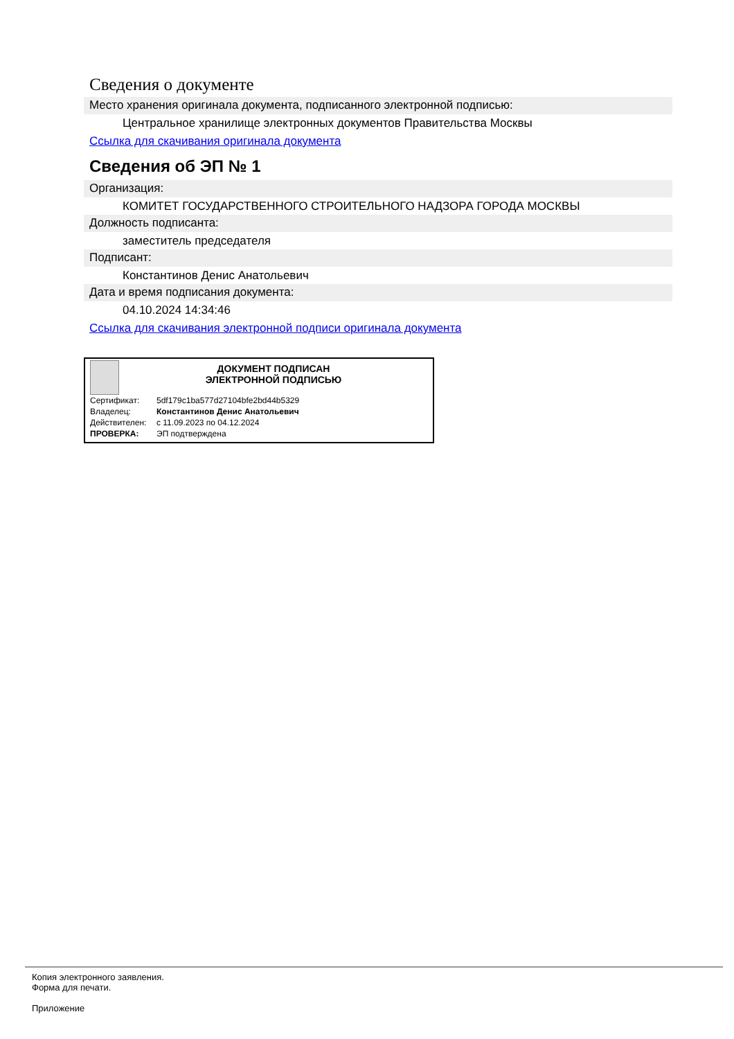Сведения о документе
Место хранения оригинала документа, подписанного электронной подписью:
Центральное хранилище электронных документов Правительства Москвы
Ссылка для скачивания оригинала документа
Сведения об ЭП № 1
Организация:
КОМИТЕТ ГОСУДАРСТВЕННОГО СТРОИТЕЛЬНОГО НАДЗОРА ГОРОДА МОСКВЫ
Должность подписанта:
заместитель председателя
Подписант:
Константинов Денис Анатольевич
Дата и время подписания документа:
04.10.2024 14:34:46
Ссылка для скачивания электронной подписи оригинала документа
ДОКУМЕНТ ПОДПИСАН
ЭЛЕКТРОННОЙ ПОДПИСЬЮ
| Сертификат: | 5df179c1ba577d27104bfe2bd44b5329 |
| Владелец: | Константинов Денис Анатольевич |
| Действителен: | с 11.09.2023 по 04.12.2024 |
| ПРОВЕРКА: | ЭП подтверждена |
Копия электронного заявления.
Форма для печати.
Приложение